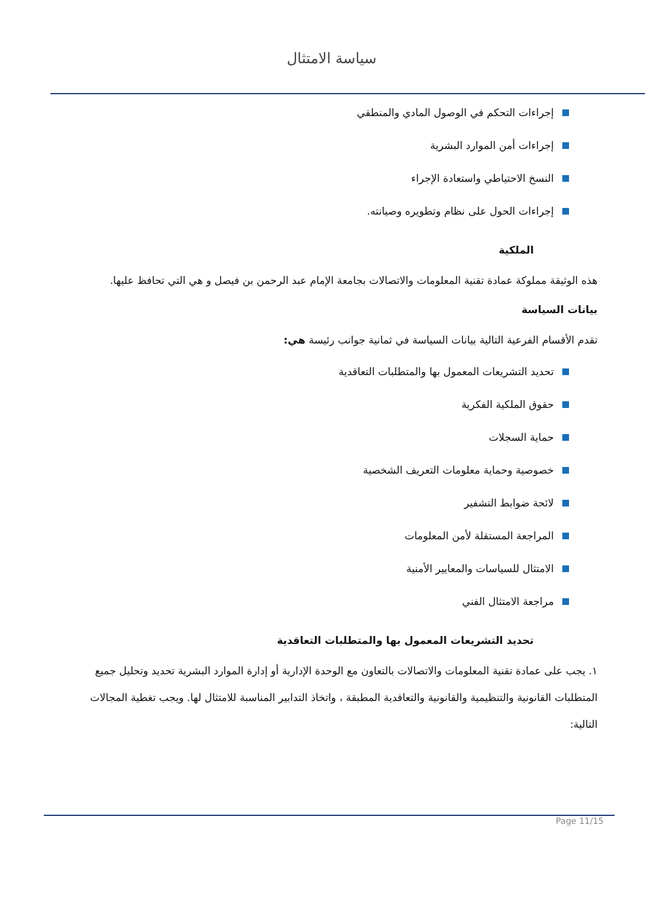سياسة الامتثال
إجراءات التحكم في الوصول المادي والمنطقي
إجراءات أمن الموارد البشرية
النسخ الاحتياطي واستعادة الإجراء
إجراءات الحول على نظام وتطويره وصيانته.
الملكية
هذه الوثيقة مملوكة عمادة تقنية المعلومات والاتصالات بجامعة الإمام عبد الرحمن بن فيصل و هي التي تحافظ عليها.
بيانات السياسة
تقدم الأقسام الفرعية التالية بيانات السياسة في ثمانية جوانب رئيسة هي:
تحديد التشريعات المعمول بها والمتطلبات التعاقدية
حقوق الملكية الفكرية
حماية السجلات
خصوصية وحماية معلومات التعريف الشخصية
لائحة ضوابط التشفير
المراجعة المستقلة لأمن المعلومات
الامتثال للسياسات والمعايير الأمنية
مراجعة الامتثال الفني
تحديد التشريعات المعمول بها والمتطلبات التعاقدية
١. يجب على عمادة تقنية المعلومات والاتصالات بالتعاون مع الوحدة الإدارية أو إدارة الموارد البشرية تحديد وتحليل جميع المتطلبات القانونية والتنظيمية والقانونية والتعاقدية المطبقة ، واتخاذ التدابير المناسبة للامتثال لها. ويجب تغطية المجالات التالية:
Page 11/15